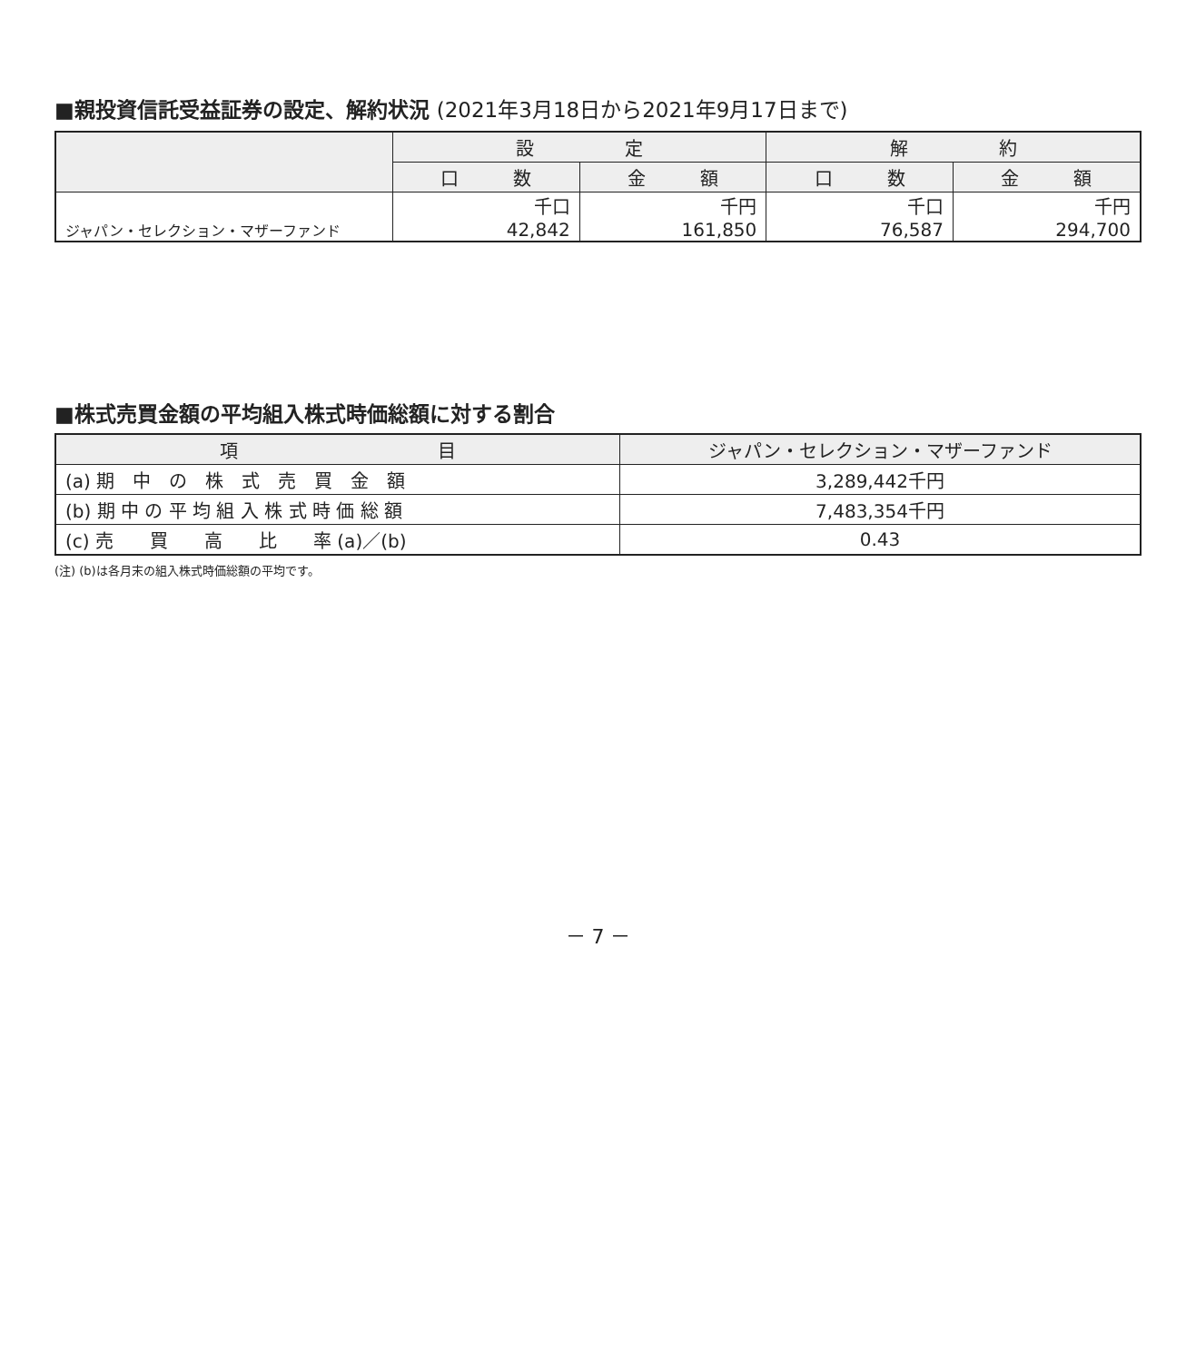■親投資信託受益証券の設定、解約状況 (2021年3月18日から2021年9月17日まで)
| | 設 定 | | 解 約 | |
| --- | --- | --- | --- | --- |
| | 口 数 | 金 額 | 口 数 | 金 額 |
| ジャパン・セレクション・マザーファンド | 千口 42,842 | 千円 161,850 | 千口 76,587 | 千円 294,700 |
■株式売買金額の平均組入株式時価総額に対する割合
| 項 目 | ジャパン・セレクション・マザーファンド |
| --- | --- |
| (a) 期 中 の 株 式 売 買 金 額 | 3,289,442千円 |
| (b) 期 中 の 平 均 組 入 株 式 時 価 総 額 | 7,483,354千円 |
| (c) 売 買 高 比 率 (a)／(b) | 0.43 |
(注) (b)は各月末の組入株式時価総額の平均です。
－ 7 －